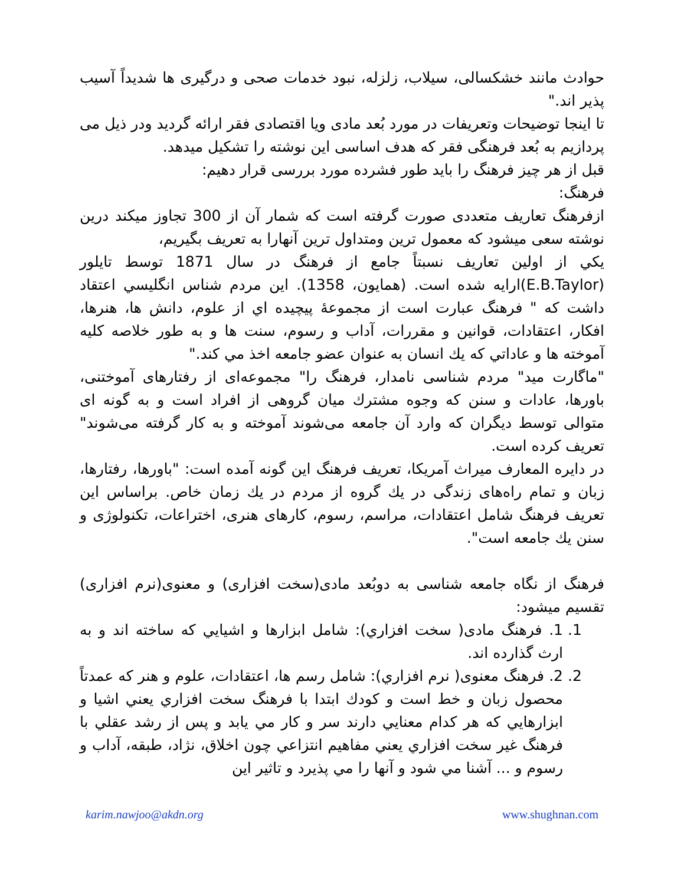حوادث مانند خشكسالی، سيلاب، زلزله، نبود خدمات صحی و درگيری ها شديداً آسيب پذير اند."
تا اينجا توضيحات وتعريفات در مورد بُعد مادی ويا اقتصادی فقر ارائه گرديد ودر ذيل می پردازيم به بُعد فرهنگی فقر كه هدف اساسی اين نوشته را تشكيل ميدهد.
قبل از هر چيز فرهنگ را بايد طور فشرده مورد بررسی قرار دهيم:
فرهنگ:
ازفرهنگ تعاريف متعددی صورت گرفته است كه شمار آن از 300 تجاوز ميكند درين نوشته سعی ميشود كه معمول ترين ومتداول ترين آنهارا به تعريف بگيريم،
يكي از اولين تعاريف نسبتاً جامع از فرهنگ در سال 1871 توسط تايلور (E.B.Taylor)ارايه شده است. (همايون، 1358). اين مردم شناس انگليسي اعتقاد داشت كه " فرهنگ عبارت است از مجموعۀ پيچيده اي از علوم، دانش ها، هنرها، افكار، اعتقادات، قوانين و مقررات، آداب و رسوم، سنت ها و به طور خلاصه كليه آموخته ها و عاداتي كه يك انسان به عنوان عضو جامعه اخذ مي كند."
"ماگارت ميد" مردم شناسی نامدار، فرهنگ را" مجموعه‌ای از رفتارهای آموختنی، باورها، عادات و سنن كه وجوه مشترك ميان گروهی از افراد است و به گونه ای متوالی توسط ديگران كه وارد آن جامعه می‌شوند آموخته و به كار گرفته می‌شوند" تعريف كرده است.
در دايره المعارف ميراث آمريكا، تعريف فرهنگ اين گونه آمده است: "باورها، رفتارها، زبان و تمام راه‌های زندگی در يك گروه از مردم در يك زمان خاص. براساس اين تعريف فرهنگ شامل اعتقادات، مراسم، رسوم، كارهای هنری، اختراعات، تكنولوژی و سنن يك جامعه است".
فرهنگ از نگاه جامعه شناسی به دوبُعد مادی(سخت افزاری) و معنوی(نرم افزاری) تقسيم ميشود:
1. 1. فرهنگ مادی( سخت افزاري): شامل ابزارها و اشيايي كه ساخته اند و به ارث گذارده اند.
2. 2. فرهنگ معنوی( نرم افزاري): شامل رسم ها، اعتقادات، علوم و هنر كه عمدتاً محصول زبان و خط است و كودك ابتدا با فرهنگ سخت افزاري يعني اشيا و ابزارهايي كه هر كدام معنايي دارند سر و كار مي يابد و پس از رشد عقلي با فرهنگ غير سخت افزاري يعني مفاهيم انتزاعي چون اخلاق، نژاد، طبقه، آداب و رسوم و ... آشنا مي شود و آنها را مي پذيرد و تاثير اين
karim.nawjoo@akdn.org www.shughnan.com